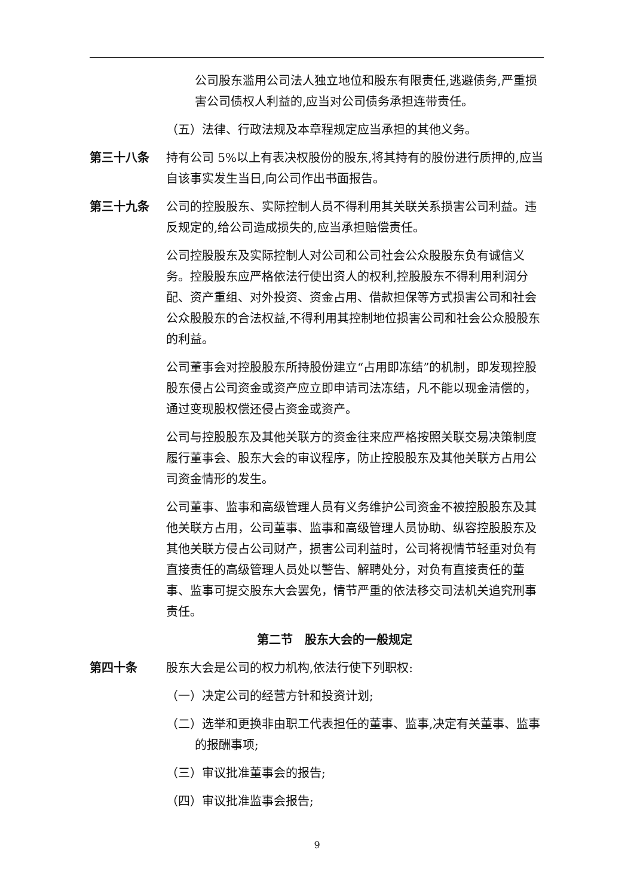公司股东滥用公司法人独立地位和股东有限责任,逃避债务,严重损害公司债权人利益的,应当对公司债务承担连带责任。
（五）法律、行政法规及本章程规定应当承担的其他义务。
第三十八条 持有公司 5%以上有表决权股份的股东,将其持有的股份进行质押的,应当自该事实发生当日,向公司作出书面报告。
第三十九条 公司的控股股东、实际控制人员不得利用其关联关系损害公司利益。违反规定的,给公司造成损失的,应当承担赔偿责任。
公司控股股东及实际控制人对公司和公司社会公众股股东负有诚信义务。控股股东应严格依法行使出资人的权利,控股股东不得利用利润分配、资产重组、对外投资、资金占用、借款担保等方式损害公司和社会公众股股东的合法权益,不得利用其控制地位损害公司和社会公众股股东的利益。
公司董事会对控股股东所持股份建立“占用即冻结”的机制，即发现控股股东侵占公司资金或资产应立即申请司法冻结，凡不能以现金清偿的，通过变现股权偿还侵占资金或资产。
公司与控股股东及其他关联方的资金往来应严格按照关联交易决策制度履行董事会、股东大会的审议程序，防止控股股东及其他关联方占用公司资金情形的发生。
公司董事、监事和高级管理人员有义务维护公司资金不被控股股东及其他关联方占用，公司董事、监事和高级管理人员协助、纵容控股股东及其他关联方侵占公司财产，损害公司利益时，公司将视情节轻重对负有直接责任的高级管理人员处以警告、解聘处分，对负有直接责任的董事、监事可提交股东大会罢免，情节严重的依法移交司法机关追究刑事责任。
第二节　股东大会的一般规定
第四十条 股东大会是公司的权力机构,依法行使下列职权:
（一）决定公司的经营方针和投资计划;
（二）选举和更换非由职工代表担任的董事、监事,决定有关董事、监事的报酬事项;
（三）审议批准董事会的报告;
（四）审议批准监事会报告;
9